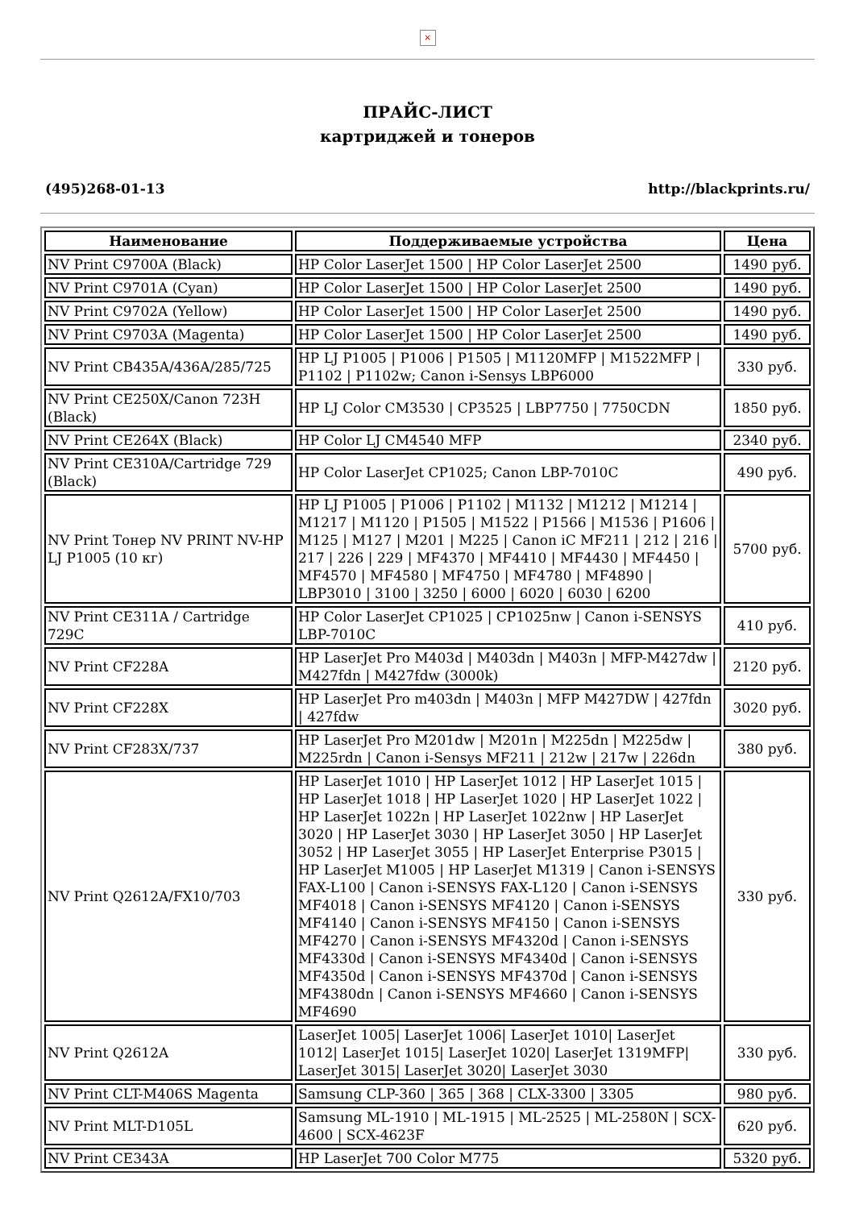×
ПРАЙС-ЛИСТ
картриджей и тонеров
(495)268-01-13 http://blackprints.ru/
| Наименование | Поддерживаемые устройства | Цена |
| --- | --- | --- |
| NV Print C9700A (Black) | HP Color LaserJet 1500 / HP Color LaserJet 2500 | 1490 руб. |
| NV Print C9701A (Cyan) | HP Color LaserJet 1500 / HP Color LaserJet 2500 | 1490 руб. |
| NV Print C9702A (Yellow) | HP Color LaserJet 1500 / HP Color LaserJet 2500 | 1490 руб. |
| NV Print C9703A (Magenta) | HP Color LaserJet 1500 / HP Color LaserJet 2500 | 1490 руб. |
| NV Print CB435A/436A/285/725 | HP LJ P1005 / P1006 / P1505 / M1120MFP / M1522MFP / P1102 / P1102w; Canon i-Sensys LBP6000 | 330 руб. |
| NV Print CE250X/Canon 723H (Black) | HP LJ Color CM3530 / CP3525 / LBP7750 / 7750CDN | 1850 руб. |
| NV Print CE264X (Black) | HP Color LJ CM4540 MFP | 2340 руб. |
| NV Print CE310A/Cartridge 729 (Black) | HP Color LaserJet CP1025; Canon LBP-7010C | 490 руб. |
| NV Print Тонер NV PRINT NV-HP LJ P1005 (10 кг) | HP LJ P1005 / P1006 / P1102 / M1132 / M1212 / M1214 / M1217 / M1120 / P1505 / M1522 / P1566 / M1536 / P1606 / M125 / M127 / M201 / M225 / Canon iC MF211 / 212 / 216 / 217 / 226 / 229 / MF4370 / MF4410 / MF4430 / MF4450 / MF4570 / MF4580 / MF4750 / MF4780 / MF4890 / LBP3010 / 3100 / 3250 / 6000 / 6020 / 6030 / 6200 | 5700 руб. |
| NV Print CE311A / Cartridge 729C | HP Color LaserJet CP1025 / CP1025nw / Canon i-SENSYS LBP-7010C | 410 руб. |
| NV Print CF228A | HP LaserJet Pro M403d / M403dn / M403n / MFP-M427dw / M427fdn / M427fdw (3000k) | 2120 руб. |
| NV Print CF228X | HP LaserJet Pro m403dn / M403n / MFP M427DW / 427fdn / 427fdw | 3020 руб. |
| NV Print CF283X/737 | HP LaserJet Pro M201dw / M201n / M225dn / M225dw / M225rdn / Canon i-Sensys MF211 / 212w / 217w / 226dn | 380 руб. |
| NV Print Q2612A/FX10/703 | HP LaserJet 1010 / HP LaserJet 1012 / HP LaserJet 1015 / HP LaserJet 1018 / HP LaserJet 1020 / HP LaserJet 1022 / HP LaserJet 1022n / HP LaserJet 1022nw / HP LaserJet 3020 / HP LaserJet 3030 / HP LaserJet 3050 / HP LaserJet 3052 / HP LaserJet 3055 / HP LaserJet Enterprise P3015 / HP LaserJet M1005 / HP LaserJet M1319 / Canon i-SENSYS FAX-L100 / Canon i-SENSYS FAX-L120 / Canon i-SENSYS MF4018 / Canon i-SENSYS MF4120 / Canon i-SENSYS MF4140 / Canon i-SENSYS MF4150 / Canon i-SENSYS MF4270 / Canon i-SENSYS MF4320d / Canon i-SENSYS MF4330d / Canon i-SENSYS MF4340d / Canon i-SENSYS MF4350d / Canon i-SENSYS MF4370d / Canon i-SENSYS MF4380dn / Canon i-SENSYS MF4660 / Canon i-SENSYS MF4690 | 330 руб. |
| NV Print Q2612A | LaserJet 1005/ LaserJet 1006/ LaserJet 1010/ LaserJet 1012/ LaserJet 1015/ LaserJet 1020/ LaserJet 1319MFP/ LaserJet 3015/ LaserJet 3020/ LaserJet 3030 | 330 руб. |
| NV Print CLT-M406S Magenta | Samsung CLP-360 / 365 / 368 / CLX-3300 / 3305 | 980 руб. |
| NV Print MLT-D105L | Samsung ML-1910 / ML-1915 / ML-2525 / ML-2580N / SCX-4600 / SCX-4623F | 620 руб. |
| NV Print CE343A | HP LaserJet 700 Color M775 | 5320 руб. |